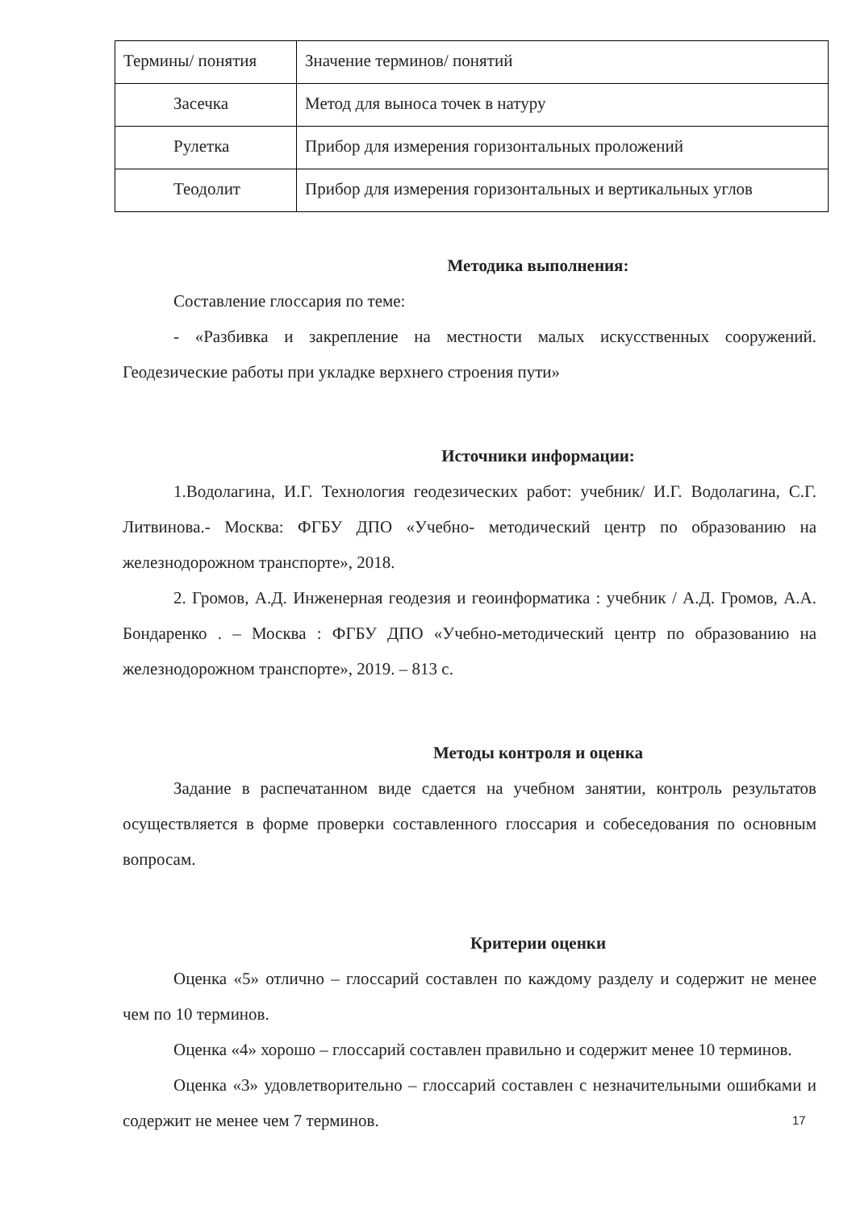| Термины/ понятия | Значение терминов/ понятий |
| Засечка | Метод для выноса точек в натуру |
| Рулетка | Прибор для измерения горизонтальных проложений |
| Теодолит | Прибор для измерения горизонтальных и вертикальных углов |
Методика выполнения:
Составление глоссария по теме:
- «Разбивка и закрепление на местности малых искусственных сооружений. Геодезические работы при укладке верхнего строения пути»
Источники информации:
1.Водолагина, И.Г. Технология геодезических работ: учебник/ И.Г. Водолагина, С.Г. Литвинова.- Москва: ФГБУ ДПО «Учебно- методический центр по образованию на железнодорожном транспорте», 2018.
2. Громов, А.Д. Инженерная геодезия и геоинформатика : учебник / А.Д. Громов, А.А. Бондаренко . – Москва : ФГБУ ДПО «Учебно-методический центр по образованию на железнодорожном транспорте», 2019. – 813 с.
Методы контроля и оценка
Задание в распечатанном виде сдается на учебном занятии, контроль результатов осуществляется в форме проверки составленного глоссария и собеседования по основным вопросам.
Критерии оценки
Оценка «5» отлично – глоссарий составлен по каждому разделу и содержит не менее чем по 10 терминов.
Оценка «4» хорошо – глоссарий составлен правильно и содержит менее 10 терминов.
Оценка «3» удовлетворительно – глоссарий составлен с незначительными ошибками и содержит не менее чем 7 терминов.
17